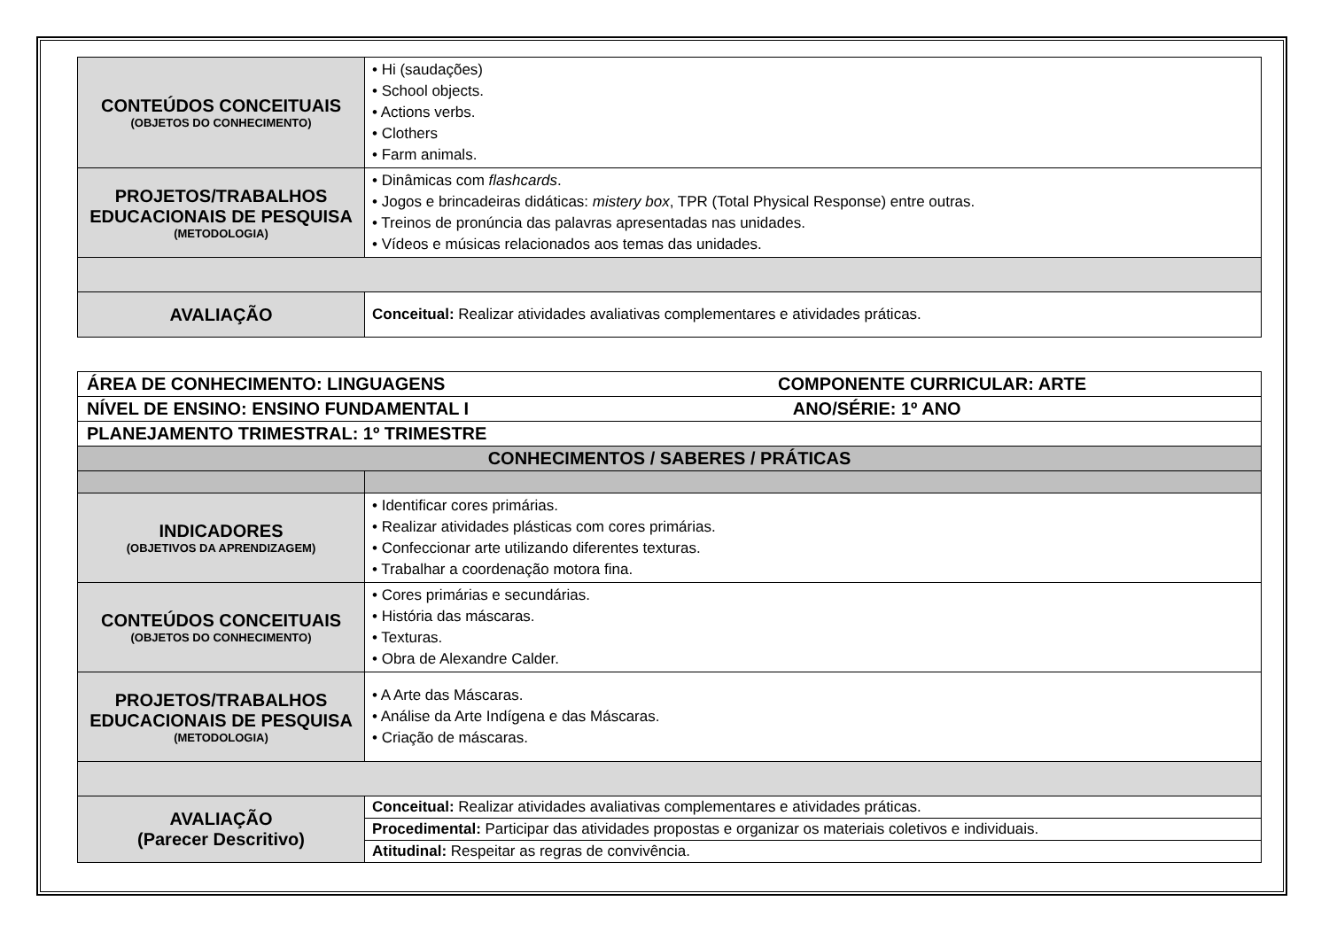| CONTEÚDOS CONCEITUAIS (OBJETOS DO CONHECIMENTO) | • Hi (saudações) • School objects. • Actions verbs. • Clothers • Farm animals. |
| PROJETOS/TRABALHOS EDUCACIONAIS DE PESQUISA (METODOLOGIA) | • Dinâmicas com flashcards . • Jogos e brincadeiras didáticas: mistery box , TPR (Total Physical Response) entre outras. • Treinos de pronúncia das palavras apresentadas nas unidades. • Vídeos e músicas relacionados aos temas das unidades. |
| AVALIAÇÃO | Conceitual: Realizar atividades avaliativas complementares e atividades práticas. |
| ÁREA DE CONHECIMENTO: LINGUAGENS COMPONENTE CURRICULAR: ARTE | |
| NÍVEL DE ENSINO: ENSINO FUNDAMENTAL I ANO/SÉRIE: 1º ANO | |
| PLANEJAMENTO TRIMESTRAL: 1º TRIMESTRE | |
| CONHECIMENTOS / SABERES / PRÁTICAS | |
| INDICADORES (OBJETIVOS DA APRENDIZAGEM) | • Identificar cores primárias. • Realizar atividades plásticas com cores primárias. • Confeccionar arte utilizando diferentes texturas. • Trabalhar a coordenação motora fina. |
| CONTEÚDOS CONCEITUAIS (OBJETOS DO CONHECIMENTO) | • Cores primárias e secundárias. • História das máscaras. • Texturas. • Obra de Alexandre Calder. |
| PROJETOS/TRABALHOS EDUCACIONAIS DE PESQUISA (METODOLOGIA) | • A Arte das Máscaras. • Análise da Arte Indígena e das Máscaras. • Criação de máscaras. |
| AVALIAÇÃO (Parecer Descritivo) | Conceitual: Realizar atividades avaliativas complementares e atividades práticas. |
| | Procedimental: Participar das atividades propostas e organizar os materiais coletivos e individuais. |
| | Atitudinal: Respeitar as regras de convivência. |